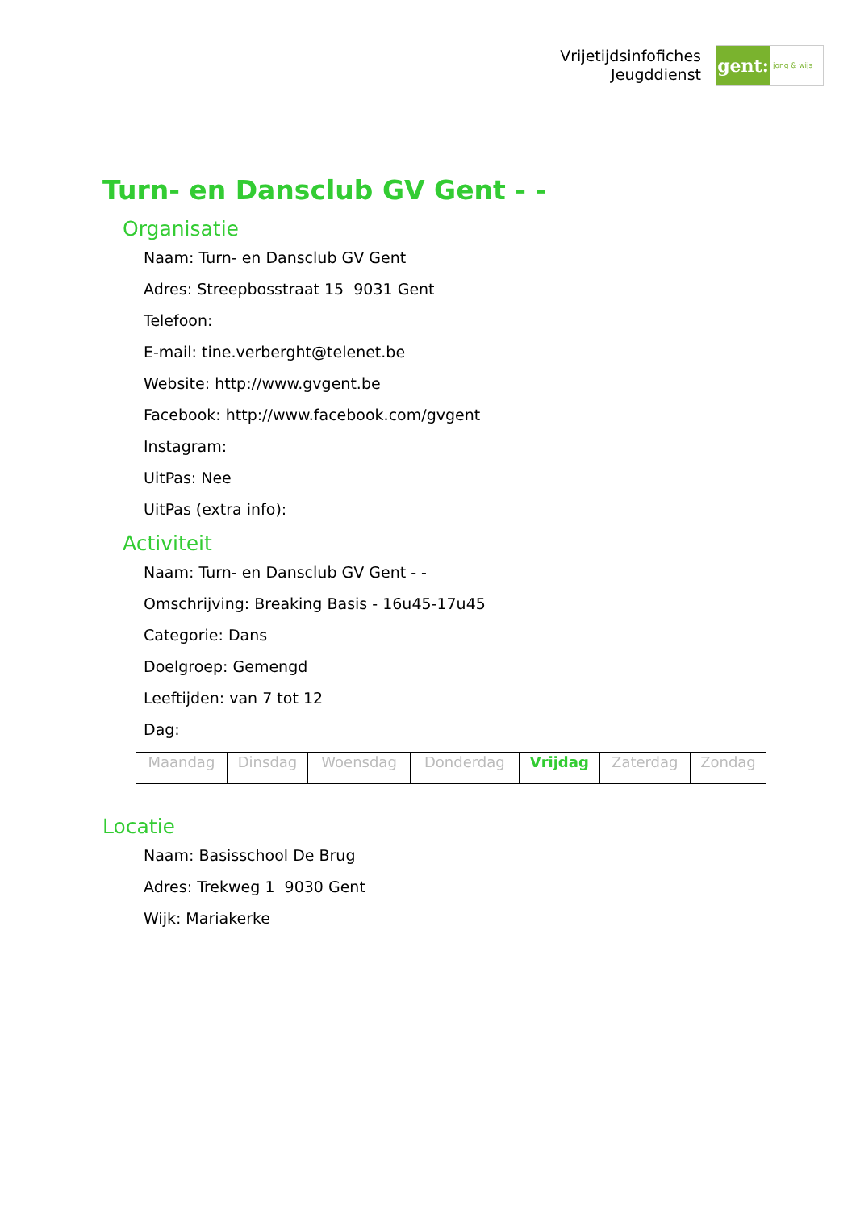Vrijetijdsinfofiches
Jeugddienst
gent:
jong & wijs
Turn- en Dansclub GV Gent - -
Organisatie
Naam: Turn- en Dansclub GV Gent
Adres: Streepbosstraat 15 9031 Gent
Telefoon:
E-mail: tine.verberght@telenet.be
Website: http://www.gvgent.be
Facebook: http://www.facebook.com/gvgent
Instagram:
UitPas: Nee
UitPas (extra info):
Activiteit
Naam: Turn- en Dansclub GV Gent - -
Omschrijving: Breaking Basis - 16u45-17u45
Categorie: Dans
Doelgroep: Gemengd
Leeftijden: van 7 tot 12
Dag:
| Maandag | Dinsdag | Woensdag | Donderdag | Vrijdag | Zaterdag | Zondag |
Locatie
Naam: Basisschool De Brug
Adres: Trekweg 1 9030 Gent
Wijk: Mariakerke